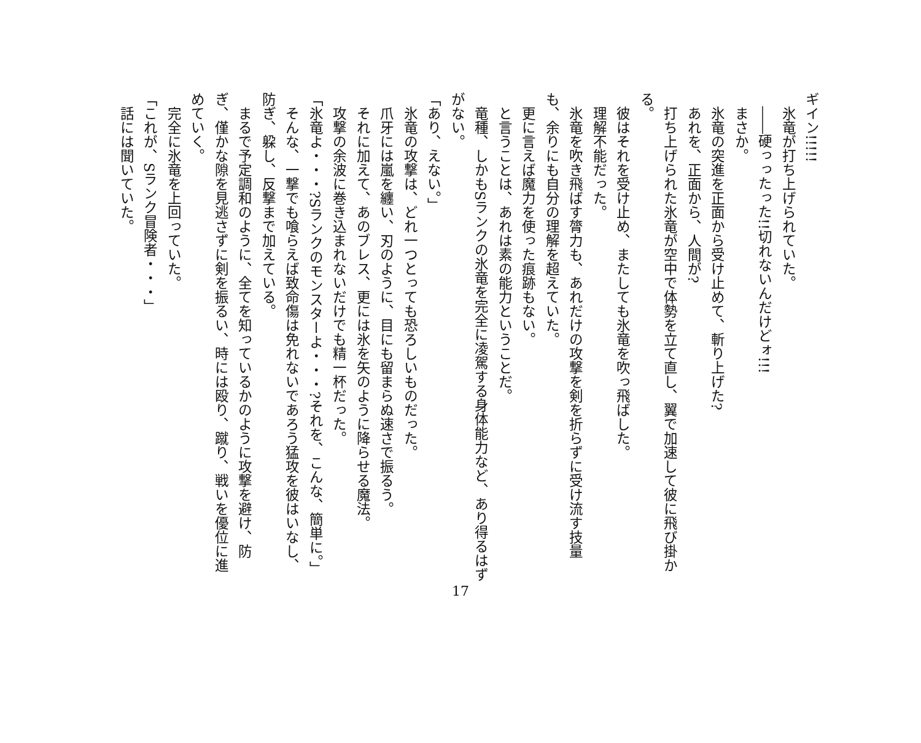ギイン!!!!!
　氷竜が打ち上げられていた。
　――硬っったった!!切れないんだけどォ!!!
　まさか。
　氷竜の突進を正面から受け止めて、斬り上げた?
　あれを、正面から、人間が?
　打ち上げられた氷竜が空中で体勢を立て直し、翼で加速して彼に飛び掛かる。
　彼はそれを受け止め、またしても氷竜を吹っ飛ばした。
　理解不能だった。
　氷竜を吹き飛ばす膂力も、あれだけの攻撃を剣を折らずに受け流す技量も、余りにも自分の理解を超えていた。
　更に言えば魔力を使った痕跡もない。
　と言うことは、あれは素の能力ということだ。
　竜種、しかもSランクの氷竜を完全に凌駕する身体能力など、あり得るはずがない。
「あり、えない。」
　氷竜の攻撃は、どれ一つとっても恐ろしいものだった。
　爪牙には嵐を纏い、刃のように、目にも留まらぬ速さで振るう。
　それに加えて、あのブレス、更には氷を矢のように降らせる魔法。
　攻撃の余波に巻き込まれないだけでも精一杯だった。
「氷竜よ・・・?Sランクのモンスターよ・・・?それを、こんな、簡単に。」
　そんな、一撃でも喰らえば致命傷は免れないであろう猛攻を彼はいなし、防ぎ、躱し、反撃まで加えている。
　まるで予定調和のように、全てを知っているかのように攻撃を避け、防ぎ、僅かな隙を見逃さずに剣を振るい、時には殴り、蹴り、戦いを優位に進めていく。
　完全に氷竜を上回っていた。
「これが、Sランク冒険者・・・」
　話には聞いていた。
17